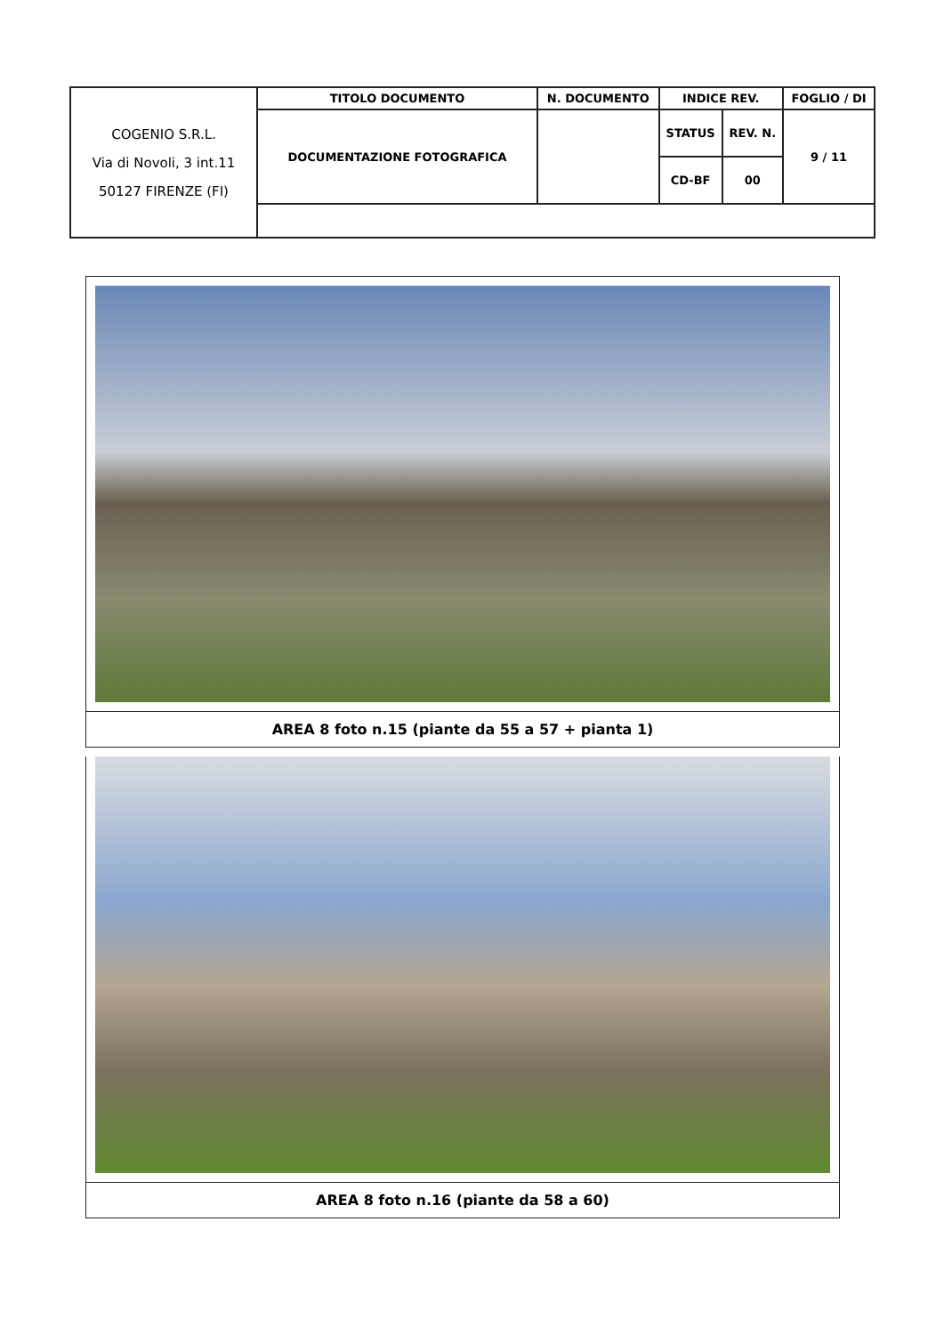| COGENIO S.R.L. Via di Novoli, 3 int.11 50127 FIRENZE (FI) | TITOLO DOCUMENTO | N. DOCUMENTO | INDICE REV. | | FOGLIO / DI |
| | DOCUMENTAZIONE FOTOGRAFICA | | STATUS | REV. N. | 9 / 11 |
| | | | CD-BF | 00 | |
AREA 8 foto n.15 (piante da 55 a 57 + pianta 1)
AREA 8 foto n.16 (piante da 58 a 60)